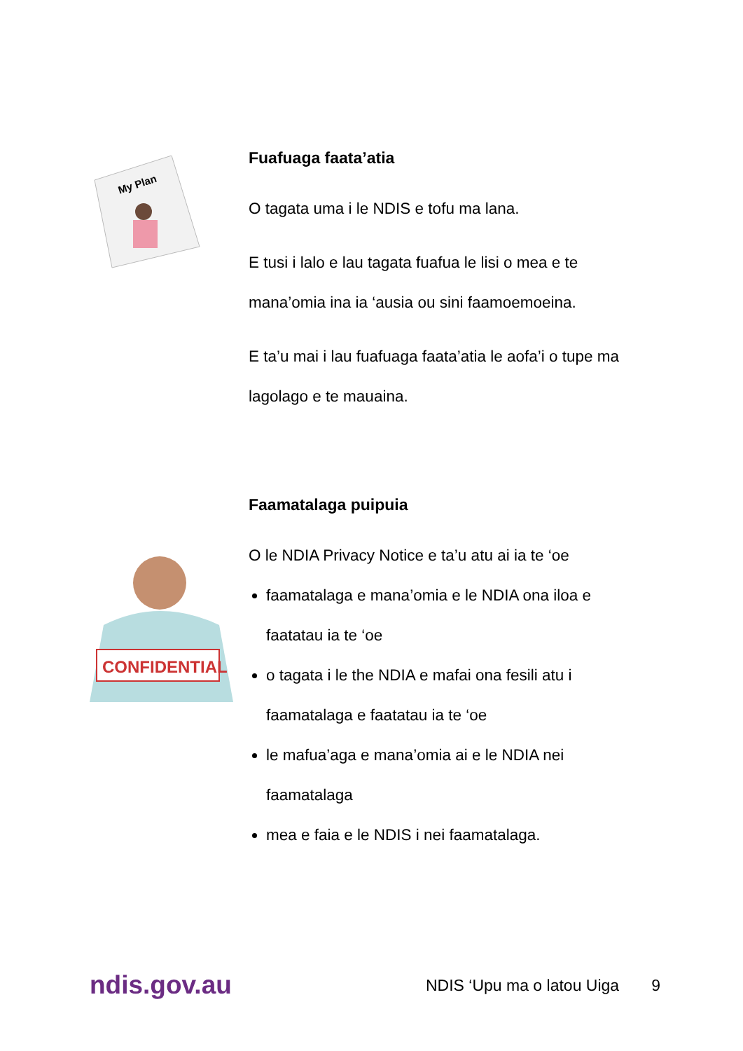My Plan
Fuafuaga faata’atia
O tagata uma i le NDIS e tofu ma lana.
E tusi i lalo e lau tagata fuafua le lisi o mea e te mana’omia ina ia ‘ausia ou sini faamoemoeina.
E ta’u mai i lau fuafuaga faata’atia le aofa’i o tupe ma lagolago e te mauaina.
CONFIDENTIAL
Faamatalaga puipuia
O le NDIA Privacy Notice e ta’u atu ai ia te ‘oe
faamatalaga e mana’omia e le NDIA ona iloa e faatatau ia te ‘oe
o tagata i le the NDIA e mafai ona fesili atu i faamatalaga e faatatau ia te ‘oe
le mafua’aga e mana’omia ai e le NDIA nei faamatalaga
mea e faia e le NDIS i nei faamatalaga.
ndis.gov.au
NDIS ‘Upu ma o latou Uiga 9